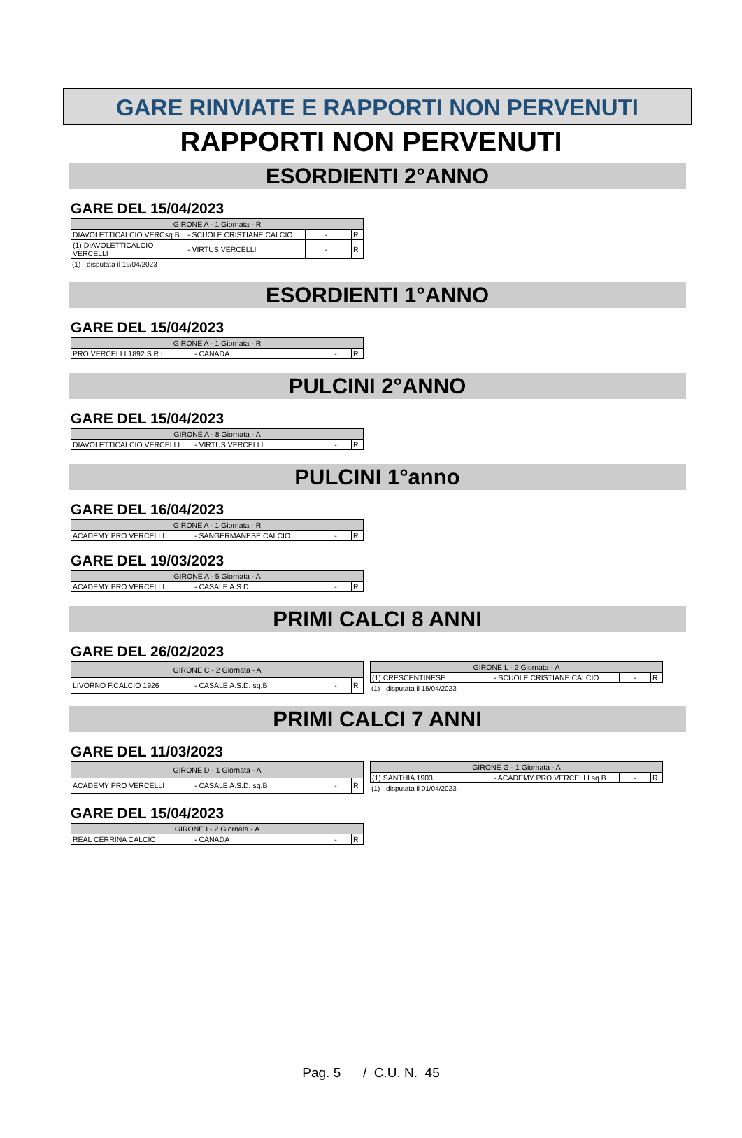GARE RINVIATE E RAPPORTI NON PERVENUTI
RAPPORTI NON PERVENUTI
ESORDIENTI 2°ANNO
GARE DEL 15/04/2023
| GIRONE A - 1 Giornata - R | | | | |
| --- | --- | --- | --- | --- |
| DIAVOLETTICALCIO VERCsq.B | - SCUOLE CRISTIANE CALCIO | - | | R |
| (1) DIAVOLETTICALCIO VERCELLI | - VIRTUS VERCELLI | - | | R |
(1) - disputata il 19/04/2023
ESORDIENTI 1°ANNO
GARE DEL 15/04/2023
| GIRONE A - 1 Giornata - R | | | |
| --- | --- | --- | --- |
| PRO VERCELLI 1892 S.R.L. | - CANADA | - | R |
PULCINI 2°ANNO
GARE DEL 15/04/2023
| GIRONE A - 8 Giornata - A | | | |
| --- | --- | --- | --- |
| DIAVOLETTICALCIO VERCELLI | - VIRTUS VERCELLI | - | R |
PULCINI 1°anno
GARE DEL 16/04/2023
| GIRONE A - 1 Giornata - R | | | |
| --- | --- | --- | --- |
| ACADEMY PRO VERCELLI | - SANGERMANESE CALCIO | - | R |
GARE DEL 19/03/2023
| GIRONE A - 5 Giornata - A | | | |
| --- | --- | --- | --- |
| ACADEMY PRO VERCELLI | - CASALE A.S.D. | - | R |
PRIMI CALCI 8 ANNI
GARE DEL 26/02/2023
| GIRONE C - 2 Giornata - A | | | |
| --- | --- | --- | --- |
| LIVORNO F.CALCIO 1926 | - CASALE A.S.D. sq.B | - | R |
| GIRONE L - 2 Giornata - A | | | |
| --- | --- | --- | --- |
| (1) CRESCENTINESE | - SCUOLE CRISTIANE CALCIO | - | R |
(1) - disputata il 15/04/2023
PRIMI CALCI 7 ANNI
GARE DEL 11/03/2023
| GIRONE D - 1 Giornata - A | | | |
| --- | --- | --- | --- |
| ACADEMY PRO VERCELLI | - CASALE A.S.D. sq.B | - | R |
| GIRONE G - 1 Giornata - A | | | |
| --- | --- | --- | --- |
| (1) SANTHIA 1903 | - ACADEMY PRO VERCELLI sq.B | - | R |
(1) - disputata il 01/04/2023
GARE DEL 15/04/2023
| GIRONE I - 2 Giornata - A | | | |
| --- | --- | --- | --- |
| REAL CERRINA CALCIO | - CANADA | - | R |
Pag. 5 / C.U. N. 45